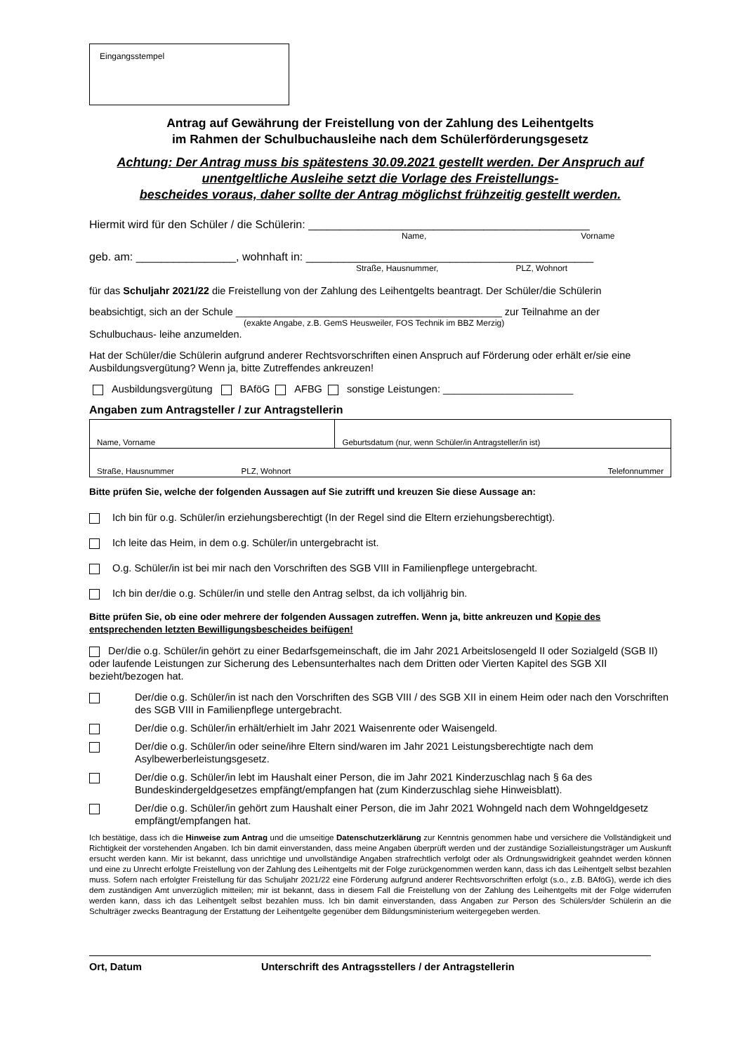Eingangsstempel
Antrag auf Gewährung der Freistellung von der Zahlung des Leihentgelts
im Rahmen der Schulbuchausleihe nach dem Schülerförderungsgesetz
Achtung: Der Antrag muss bis spätestens 30.09.2021 gestellt werden. Der Anspruch auf unentgeltliche Ausleihe setzt die Vorlage des Freistellungs-
bescheides voraus, daher sollte der Antrag möglichst frühzeitig gestellt werden.
Hiermit wird für den Schüler / die Schülerin: _____________________________________________
Name, Vorname
geb. am: ________________, wohnhaft in: ______________________________________________
Straße, Hausnummer, PLZ, Wohnort
für das Schuljahr 2021/22 die Freistellung von der Zahlung des Leihentgelts beantragt. Der Schüler/die Schülerin
beabsichtigt, sich an der Schule _______________________________________________ zur Teilnahme an der
(exakte Angabe, z.B. GemS Heusweiler, FOS Technik im BBZ Merzig)
Schulbuchaus- leihe anzumelden.
Hat der Schüler/die Schülerin aufgrund anderer Rechtsvorschriften einen Anspruch auf Förderung oder erhält er/sie eine Ausbildungsvergütung? Wenn ja, bitte Zutreffendes ankreuzen!
Ausbildungsvergütung BAföG AFBG sonstige Leistungen: _______________________
Angaben zum Antragsteller / zur Antragstellerin
| Name, Vorname | | Geburtsdatum (nur, wenn Schüler/in Antragsteller/in ist) |
| Straße, Hausnummer | PLZ, Wohnort | Telefonnummer |
Bitte prüfen Sie, welche der folgenden Aussagen auf Sie zutrifft und kreuzen Sie diese Aussage an:
Ich bin für o.g. Schüler/in erziehungsberechtigt (In der Regel sind die Eltern erziehungsberechtigt).
Ich leite das Heim, in dem o.g. Schüler/in untergebracht ist.
O.g. Schüler/in ist bei mir nach den Vorschriften des SGB VIII in Familienpflege untergebracht.
Ich bin der/die o.g. Schüler/in und stelle den Antrag selbst, da ich volljährig bin.
Bitte prüfen Sie, ob eine oder mehrere der folgenden Aussagen zutreffen. Wenn ja, bitte ankreuzen und Kopie des entsprechenden letzten Bewilligungsbescheides beifügen!
Der/die o.g. Schüler/in gehört zu einer Bedarfsgemeinschaft, die im Jahr 2021 Arbeitslosengeld II oder Sozialgeld (SGB II) oder laufende Leistungen zur Sicherung des Lebensunterhaltes nach dem Dritten oder Vierten Kapitel des SGB XII bezieht/bezogen hat.
Der/die o.g. Schüler/in ist nach den Vorschriften des SGB VIII / des SGB XII in einem Heim oder nach den Vorschriften des SGB VIII in Familienpflege untergebracht.
Der/die o.g. Schüler/in erhält/erhielt im Jahr 2021 Waisenrente oder Waisengeld.
Der/die o.g. Schüler/in oder seine/ihre Eltern sind/waren im Jahr 2021 Leistungsberechtigte nach dem Asylbewerberleistungsgesetz.
Der/die o.g. Schüler/in lebt im Haushalt einer Person, die im Jahr 2021 Kinderzuschlag nach § 6a des Bundeskindergeldgesetzes empfängt/empfangen hat (zum Kinderzuschlag siehe Hinweisblatt).
Der/die o.g. Schüler/in gehört zum Haushalt einer Person, die im Jahr 2021 Wohngeld nach dem Wohngeldgesetz empfängt/empfangen hat.
Ich bestätige, dass ich die Hinweise zum Antrag und die umseitige Datenschutzerklärung zur Kenntnis genommen habe und versichere die Vollständigkeit und Richtigkeit der vorstehenden Angaben. Ich bin damit einverstanden, dass meine Angaben überprüft werden und der zuständige Sozialleistungsträger um Auskunft ersucht werden kann. Mir ist bekannt, dass unrichtige und unvollständige Angaben strafrechtlich verfolgt oder als Ordnungswidrigkeit geahndet werden können und eine zu Unrecht erfolgte Freistellung von der Zahlung des Leihentgelts mit der Folge zurückgenommen werden kann, dass ich das Leihentgelt selbst bezahlen muss. Sofern nach erfolgter Freistellung für das Schuljahr 2021/22 eine Förderung aufgrund anderer Rechtsvorschriften erfolgt (s.o., z.B. BAföG), werde ich dies dem zuständigen Amt unverzüglich mitteilen; mir ist bekannt, dass in diesem Fall die Freistellung von der Zahlung des Leihentgelts mit der Folge widerrufen werden kann, dass ich das Leihentgelt selbst bezahlen muss. Ich bin damit einverstanden, dass Angaben zur Person des Schülers/der Schülerin an die Schulträger zwecks Beantragung der Erstattung der Leihentgelte gegenüber dem Bildungsministerium weitergegeben werden.
Ort, Datum Unterschrift des Antragsstellers / der Antragstellerin